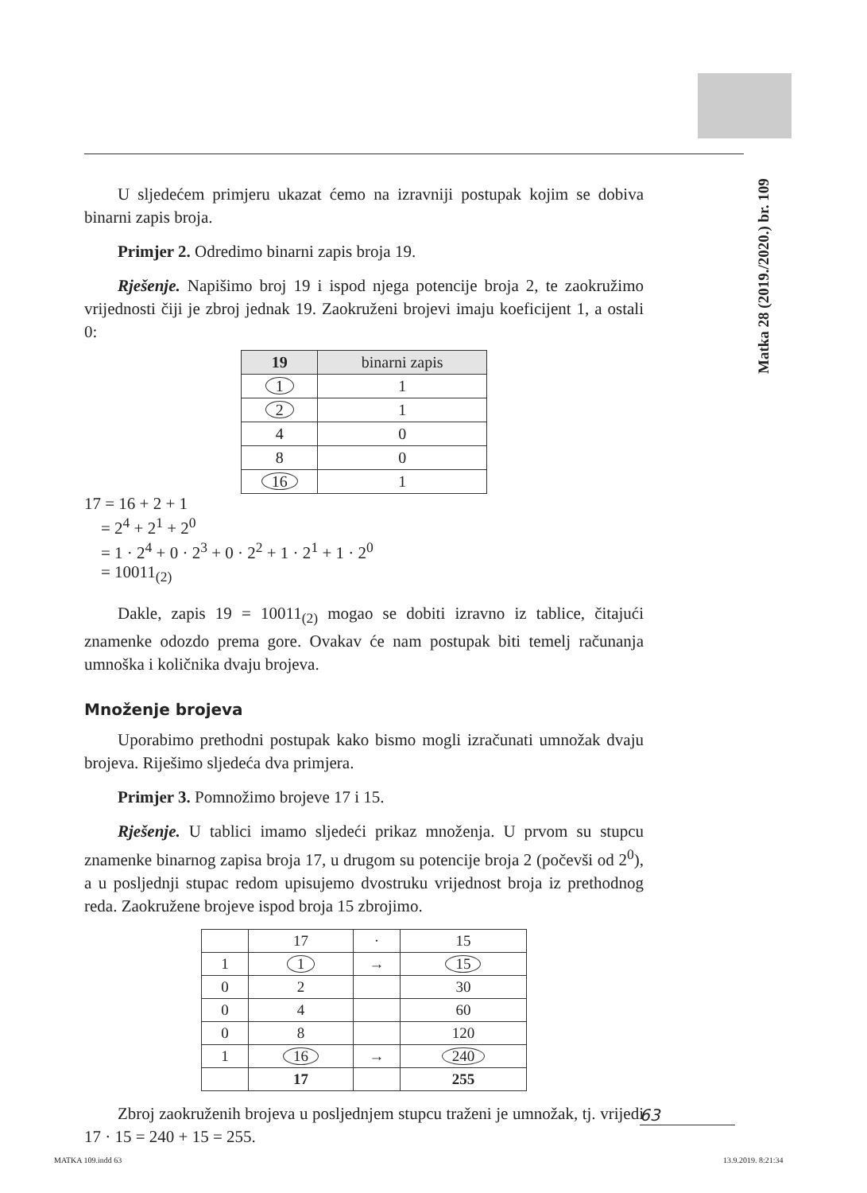Matka 28 (2019./2020.) br. 109
U sljedećem primjeru ukazat ćemo na izravniji postupak kojim se dobiva binarni zapis broja.
Primjer 2. Odredimo binarni zapis broja 19.
Rješenje. Napišimo broj 19 i ispod njega potencije broja 2, te zaokružimo vrijednosti čiji je zbroj jednak 19. Zaokruženi brojevi imaju koeficijent 1, a ostali 0:
| 19 | binarni zapis |
| --- | --- |
| 1 | 1 |
| 2 | 1 |
| 4 | 0 |
| 8 | 0 |
| 16 | 1 |
17 = 16 + 2 + 1
= 2<sup>4</sup> + 2<sup>1</sup> + 2<sup>0</sup>
= 1 · 2<sup>4</sup> + 0 · 2<sup>3</sup> + 0 · 2<sup>2</sup> + 1 · 2<sup>1</sup> + 1 · 2<sup>0</sup>
= 10011<sub>(2)</sub>
Dakle, zapis 19 = 10011<sub>(2)</sub> mogao se dobiti izravno iz tablice, čitajući znamenke odozdo prema gore. Ovakav će nam postupak biti temelj računanja umnoška i količnika dvaju brojeva.
Množenje brojeva
Uporabimo prethodni postupak kako bismo mogli izračunati umnožak dvaju brojeva. Riješimo sljedeća dva primjera.
Primjer 3. Pomnožimo brojeve 17 i 15.
Rješenje. U tablici imamo sljedeći prikaz množenja. U prvom su stupcu znamenke binarnog zapisa broja 17, u drugom su potencije broja 2 (počevši od 2<sup>0</sup>), a u posljednji stupac redom upisujemo dvostruku vrijednost broja iz prethodnog reda. Zaokružene brojeve ispod broja 15 zbrojimo.
| | 17 | · | 15 |
| 1 | 1 | → | 15 |
| 0 | 2 | | 30 |
| 0 | 4 | | 60 |
| 0 | 8 | | 120 |
| 1 | 16 | → | 240 |
| | 17 | | 255 |
Zbroj zaokruženih brojeva u posljednjem stupcu traženi je umnožak, tj. vrijedi 17 · 15 = 240 + 15 = 255.
63
MATKA 109.indd 63 13.9.2019. 8:21:34